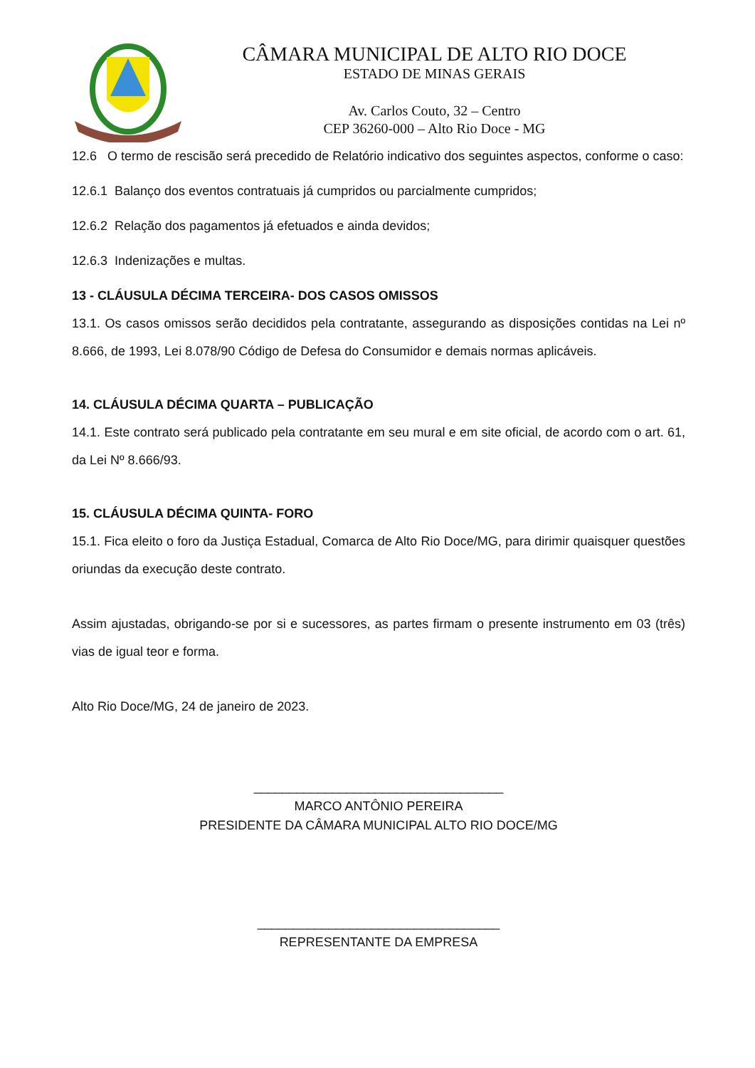CÂMARA MUNICIPAL DE ALTO RIO DOCE
ESTADO DE MINAS GERAIS
Av. Carlos Couto, 32 – Centro
CEP 36260-000 – Alto Rio Doce - MG
12.6 O termo de rescisão será precedido de Relatório indicativo dos seguintes aspectos, conforme o caso:
12.6.1 Balanço dos eventos contratuais já cumpridos ou parcialmente cumpridos;
12.6.2 Relação dos pagamentos já efetuados e ainda devidos;
12.6.3 Indenizações e multas.
13 - CLÁUSULA DÉCIMA TERCEIRA- DOS CASOS OMISSOS
13.1. Os casos omissos serão decididos pela contratante, assegurando as disposições contidas na Lei nº 8.666, de 1993, Lei 8.078/90 Código de Defesa do Consumidor e demais normas aplicáveis.
14. CLÁUSULA DÉCIMA QUARTA – PUBLICAÇÃO
14.1. Este contrato será publicado pela contratante em seu mural e em site oficial, de acordo com o art. 61, da Lei Nº 8.666/93.
15. CLÁUSULA DÉCIMA QUINTA- FORO
15.1. Fica eleito o foro da Justiça Estadual, Comarca de Alto Rio Doce/MG, para dirimir quaisquer questões oriundas da execução deste contrato.
Assim ajustadas, obrigando-se por si e sucessores, as partes firmam o presente instrumento em 03 (três) vias de igual teor e forma.
Alto Rio Doce/MG, 24 de janeiro de 2023.
___________________________________
MARCO ANTÔNIO PEREIRA
PRESIDENTE DA CÂMARA MUNICIPAL ALTO RIO DOCE/MG
__________________________________
REPRESENTANTE DA EMPRESA